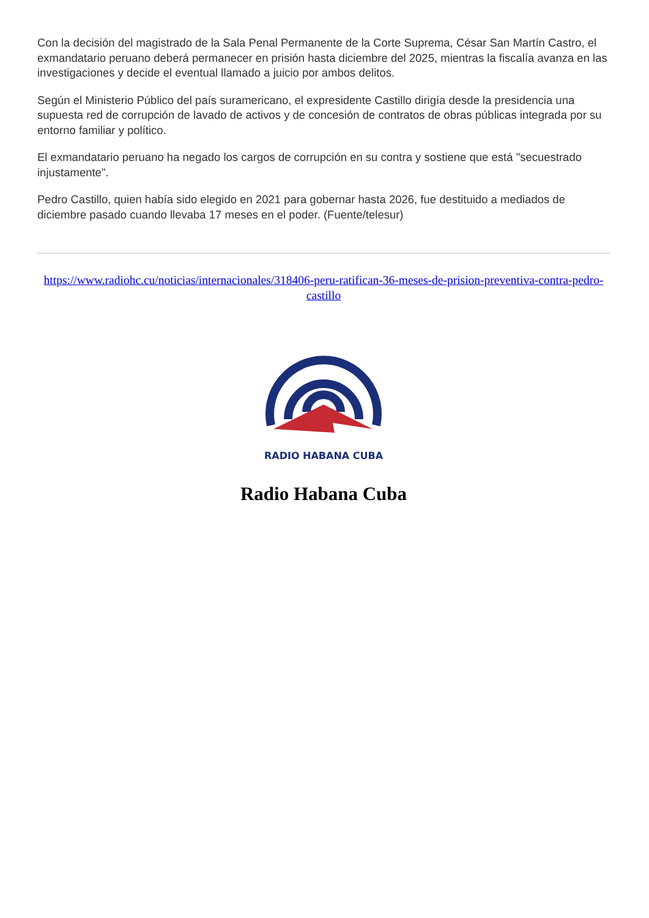Con la decisión del magistrado de la Sala Penal Permanente de la Corte Suprema, César San Martín Castro, el exmandatario peruano deberá permanecer en prisión hasta diciembre del 2025, mientras la fiscalía avanza en las investigaciones y decide el eventual llamado a juicio por ambos delitos.
Según el Ministerio Público del país suramericano, el expresidente Castillo dirigía desde la presidencia una supuesta red de corrupción de lavado de activos y de concesión de contratos de obras públicas integrada por su entorno familiar y político.
El exmandatario peruano ha negado los cargos de corrupción en su contra y sostiene que está "secuestrado injustamente".
Pedro Castillo, quien había sido elegido en 2021 para gobernar hasta 2026, fue destituido a mediados de diciembre pasado cuando llevaba 17 meses en el poder. (Fuente/telesur)
https://www.radiohc.cu/noticias/internacionales/318406-peru-ratifican-36-meses-de-prision-preventiva-contra-pedro-castillo
RADIO HABANA CUBA
Radio Habana Cuba